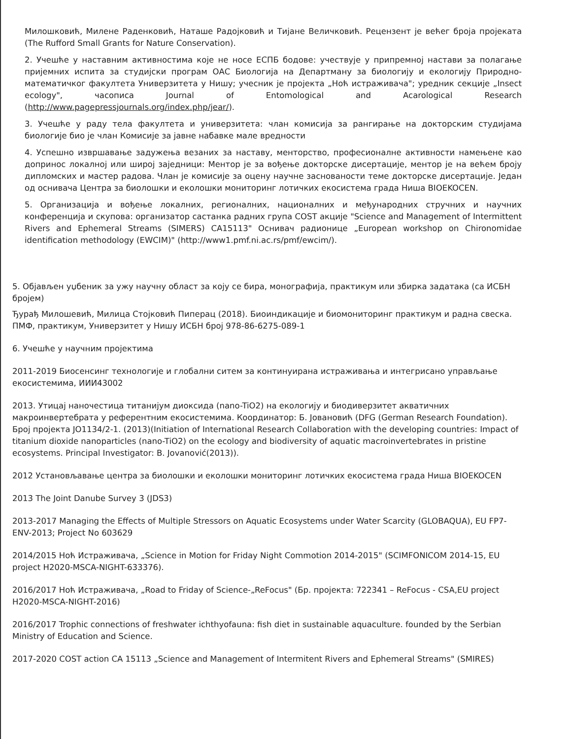Милошковић, Милене Раденковић, Наташе Радојковић и Тијане Величковић. Рецензент је већег броја пројеката (The Rufford Small Grants for Nature Conservation).
2. Учешће у наставним активностима које не носе ЕСПБ бодове: учествује у припремној настави за полагање пријемних испита за студијски програм ОАС Биологија на Департману за биологију и екологију Природно-математичког факултета Универзитета у Нишу; учесник је пројекта „Ноћ истраживача"; уредник секције „Insect ecology", часописа Journal of Entomological and Acarological Research (http://www.pagepressjournals.org/index.php/jear/).
3. Учешће у раду тела факултета и универзитета: члан комисија за рангирање на докторским студијама биологије био је члан Комисије за јавне набавке мале вредности
4. Успешно извршавање задужења везаних за наставу, менторство, професионалне активности намењене као допринос локалној или широј заједници: Ментор је за вођење докторске дисертације, ментор је на већем броју дипломских и мастер радова. Члан је комисије за оцену научне заснованости теме докторске дисертације. Један од оснивача Центра за биолошки и еколошки мониторинг лотичких екосистема града Ниша BIOEKOCEN.
5. Организација и вођење локалних, регионалних, националних и међународних стручних и научних конференција и скупова: организатор састанка радних група COST акције "Science and Management of Intermittent Rivers and Ephemeral Streams (SIMERS) CA15113" Оснивач радионице „European workshop on Chironomidae identification methodology (EWCIM)" (http://www1.pmf.ni.ac.rs/pmf/ewcim/).
5. Објављен уџбеник за ужу научну област за коју се бира, монографија, практикум или збирка задатака (са ИСБН бројем)
Ђурађ Милошевић, Милица Стојковић Пиперац (2018). Биоиндикације и биомониторинг практикум и радна свеска. ПМФ, практикум, Универзитет у Нишу ИСБН број 978-86-6275-089-1
6. Учешће у научним пројектима
2011-2019 Биосенсинг технологије и глобални ситем за континуирана истраживања и интегрисано управљање екосистемима, ИИИ43002
2013. Утицај наночестица титанијум диоксида (nano-TiO2) на екологију и биодиверзитет акватичних макроинвертебрата у референтним екосистемима. Координатор: Б. Јовановић (DFG (German Research Foundation). Број пројекта JO1134/2-1. (2013)(Initiation of International Research Collaboration with the developing countries: Impact of titanium dioxide nanoparticles (nano-TiO2) on the ecology and biodiversity of aquatic macroinvertebrates in pristine ecosystems. Principal Investigator: B. Jovanović(2013)).
2012 Установљавање центра за биолошки и еколошки мониторинг лотичких екосистема града Ниша BIOEKOCEN
2013 The Joint Danube Survey 3 (JDS3)
2013-2017 Managing the Effects of Multiple Stressors on Aquatic Ecosystems under Water Scarcity (GLOBAQUA), EU FP7-ENV-2013; Project No 603629
2014/2015 Ноћ Истраживача, „Science in Motion for Friday Night Commotion 2014-2015" (SCIMFONICOM 2014-15, EU project H2020-MSCA-NIGHT-633376).
2016/2017 Ноћ Истраживача, „Road to Friday of Science-„ReFocus" (Бр. пројекта: 722341 – ReFocus - CSA,EU project H2020-MSCA-NIGHT-2016)
2016/2017 Trophic connections of freshwater ichthyofauna: fish diet in sustainable aquaculture. founded by the Serbian Ministry of Education and Science.
2017-2020 COST action CA 15113 „Science and Management of Intermitent Rivers and Ephemeral Streams" (SMIRES)